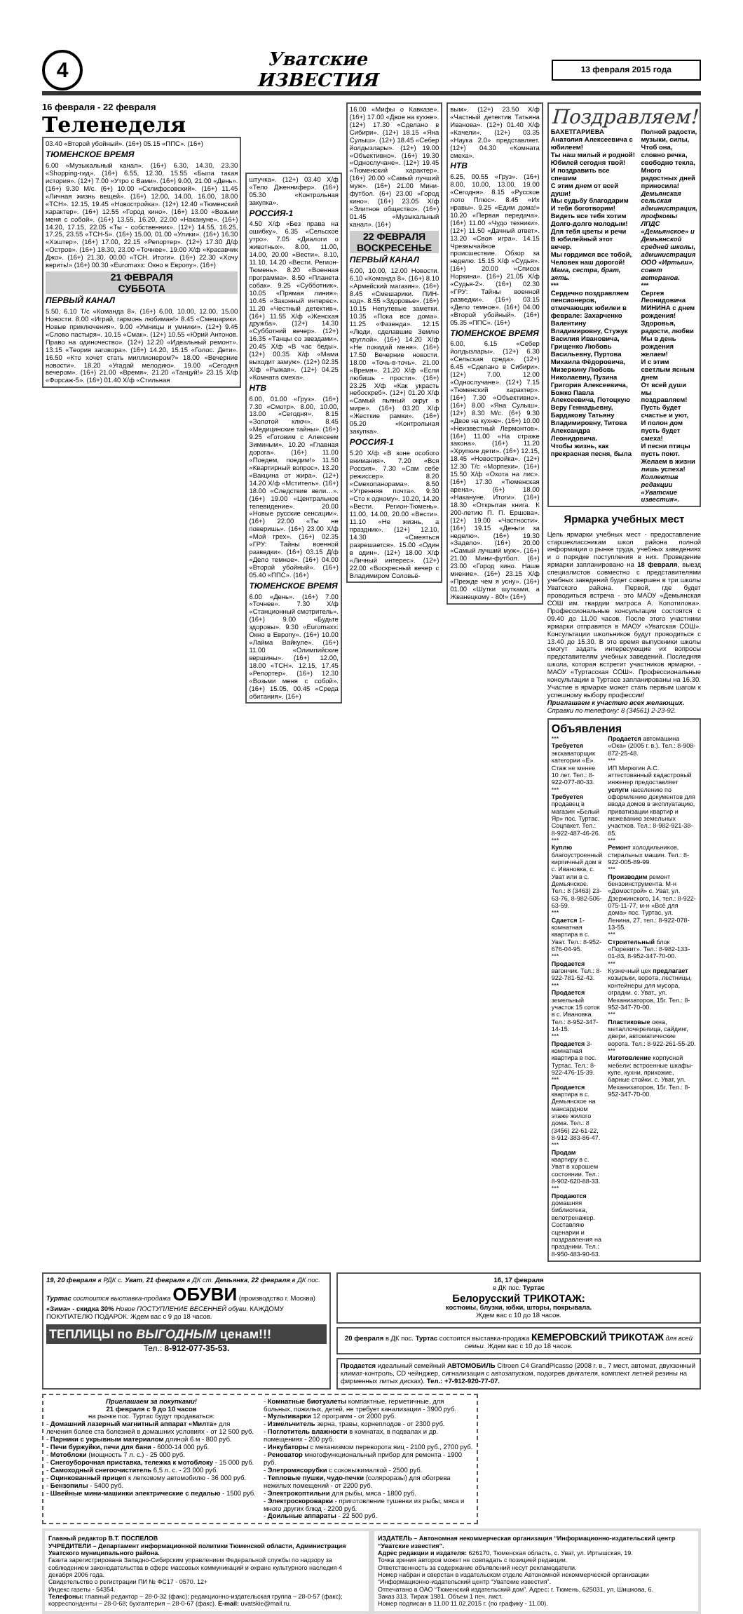4
Уватские
ИЗВЕСТИЯ
13 февраля 2015 года
16 февраля - 22 февраля
Теленеделя
03.40 «Второй убойный». (16+) 05.15 «ППС». (16+)
ТЮМЕНСКОЕ ВРЕМЯ
6.00 «Музыкальный канал». (16+) 6.30, 14.30, 23.30 «Shopping-гид». (16+) 6.55, 12.30, 15.55 «Была такая история». (12+) 7.00 «Утро с Вами». (16+) 9.00, 21.00 «День». (16+) 9.30 М/с. (6+) 10.00 «Склифосовский». (16+) 11.45 «Личная жизнь вещей». (16+) 12.00, 14.00, 16.00, 18.00 «ТСН». 12.15, 19.45 «Новостройка». (12+) 12.40 «Тюменский характер». (16+) 12.55 «Город кино». (16+) 13.00 «Возьми меня с собой». (16+) 13.55, 16.20, 22.00 «Накануне». (16+) 14.20, 17.15, 22.05 «Ты - собственник». (12+) 14.55, 16.25, 17.25, 23.55 «ТСН-5». (16+) 15.00, 01.00 «Улики». (16+) 16.30 «Хэштер». (16+) 17.00, 22.15 «Репортер». (12+) 17.30 Д/ф «Остров». (16+) 18.30, 23.00 «Точнее». 19.00 Х/ф «Красавчик Джо». (16+) 21.30, 00.00 «ТСН. Итоги». (16+) 22.30 «Хочу верить!» (16+) 00.30 «Euromaxx: Окно в Европу». (16+)
21 ФЕВРАЛЯ
СУББОТА
ПЕРВЫЙ КАНАЛ
5.50, 6.10 Т/с «Команда 8». (16+) 6.00, 10.00, 12.00, 15.00 Новости. 8.00 «Играй, гармонь любимая!» 8.45 «Смешарики. Новые приключения». 9.00 «Умницы и умники». (12+) 9.45 «Слово пастыря». 10.15 «Смак». (12+) 10.55 «Юрий Антонов. Право на одиночество». (12+) 12.20 «Идеальный ремонт». 13.15 «Теория заговора». (16+) 14.20, 15.15 «Голос. Дети». 16.50 «Кто хочет стать миллионером?» 18.00 «Вечерние новости». 18.20 «Угадай мелодию». 19.00 «Сегодня вечером». (16+) 21.00 «Время». 21.20 «Танцуй!» 23.15 Х/ф «Форсаж-5». (16+) 01.40 Х/ф «Стильная
штучка». (12+) 03.40 Х/ф «Тело Дженнифер». (16+) 05.30 «Контрольная закупка».
РОССИЯ-1
4.50 Х/ф «Без права на ошибку». 6.35 «Сельское утро». 7.05 «Диалоги о животных». 8.00, 11.00, 14.00, 20.00 «Вести». 8.10, 11.10, 14.20 «Вести. Регион-Тюмень». 8.20 «Военная программа». 8.50 «Планета собак». 9.25 «Субботник». 10.05 «Прямая линия». 10.45 «Законный интерес». 11.20 «Честный детектив». (16+) 11.55 Х/ф «Женская дружба». (12+) 14.30 «Субботний вечер». (12+) 16.35 «Танцы со звездами». 20.45 Х/ф «В час беды». (12+) 00.35 Х/ф «Мама выходит замуж». (12+) 02.35 Х/ф «Рыжая». (12+) 04.25 «Комната смеха».
НТВ
6.00, 01.00 «Груз». (16+) 7.30 «Смотр». 8.00, 10.00, 13.00 «Сегодня». 8.15 «Золотой ключ». 8.45 «Медицинские тайны». (16+) 9.25 «Готовим с Алексеем Зиминым». 10.20 «Главная дорога». (16+) 11.00 «Поедем, поедим!» 11.50 «Квартирный вопрос». 13.20 «Вакцина от жира». (12+) 14.20 Х/ф «Мститель». (16+) 18.00 «Следствие вели…». (16+) 19.00 «Центральное телевидение». 20.00 «Новые русские сенсации». (16+) 22.00 «Ты не поверишь». (16+) 23.00 Х/ф «Мой грех». (16+) 02.35 «ГРУ: Тайны военной разведки». (16+) 03.15 Д/ф «Дело темное». (16+) 04.00 «Второй убойный». (16+) 05.40 «ППС». (16+)
ТЮМЕНСКОЕ ВРЕМЯ
6.00 «День». (16+) 7.00 «Точнее». 7.30 Х/ф «Станционный смотритель». (16+) 9.00 «Будьте здоровы». 9.30 «Euromaxx: Окно в Европу». (16+) 10.00 «Лайма Вайкуле». (16+) 11.00 «Олимпийские вершины». (16+) 12.00, 18.00 «ТСН». 12.15, 17.45 «Репортер». (16+) 12.30 «Возьми меня с собой». (16+) 15.05, 00.45 «Среда обитания». (16+)
16.00 «Мифы о Кавказе». (16+) 17.00 «Двое на кухне». (12+) 17.30 «Сделано в Сибири». (12+) 18.15 «Яна Сулыш». (12+) 18.45 «Себер йолдызлары». (12+) 19.00 «Объективно». (16+) 19.30 «Однослучане». (12+) 19.45 «Тюменский характер». (16+) 20.00 «Самый лучший муж». (16+) 21.00 Мини-футбол. (6+) 23.00 «Город кино». (16+) 23.05 Х/ф «Элитное общество». (16+) 01.45 «Музыкальный канал». (16+)
22 ФЕВРАЛЯ
ВОСКРЕСЕНЬЕ
ПЕРВЫЙ КАНАЛ
6.00, 10.00, 12.00 Новости. 6.10 «Команда 8». (16+) 8.10 «Армейский магазин». (16+) 8.45 «Смешарики. ПИН-код». 8.55 «Здоровье». (16+) 10.15 Непутевые заметки. 10.35 «Пока все дома». 11.25 «Фазенда». 12.15 «Люди, сделавшие Землю круглой». (16+) 14.20 Х/ф «Не покидай меня». (16+) 17.50 Вечерние новости. 18.00 «Точь-в-точь». 21.00 «Время». 21.20 Х/ф «Если любишь - прости». (16+) 23.25 Х/ф «Как украсть небоскреб». (12+) 01.20 Х/ф «Самый пьяный округ в мире». (16+) 03.20 Х/ф «Жесткие рамки». (16+) 05.20 «Контрольная закупка».
РОССИЯ-1
5.20 Х/ф «В зоне особого внимания». 7.20 «Вся Россия». 7.30 «Сам себе режиссер». 8.20 «Смехопанорама». 8.50 «Утренняя почта». 9.30 «Сто к одному». 10.20, 14.20 «Вести. Регион-Тюмень». 11.00, 14.00, 20.00 «Вести». 11.10 «Не жизнь, а праздник». (12+) 12.10, 14.30 «Смеяться разрешается». 15.00 «Один в один». (12+) 18.00 Х/ф «Личный интерес». (12+) 22.00 «Воскресный вечер с Владимиром Соловьё-
вым». (12+) 23.50 Х/ф «Частный детектив Татьяна Иванова». (12+) 01.40 Х/ф «Качели». (12+) 03.35 «Наука 2.0» представляет. (12+) 04.30 «Комната смеха».
НТВ
6.25, 00.55 «Груз». (16+) 8.00, 10.00, 13.00, 19.00 «Сегодня». 8.15 «Русское лото Плюс». 8.45 «Их нравы». 9.25 «Едим дома!» 10.20 «Первая передача». (16+) 11.00 «Чудо техники». (12+) 11.50 «Дачный ответ». 13.20 «Своя игра». 14.15 Чрезвычайное происшествие. Обзор за неделю. 15.15 Х/ф «Судья». (16+) 20.00 «Список Норкина». (16+) 21.05 Х/ф «Судья-2». (16+) 02.30 «ГРУ: Тайны военной разведки». (16+) 03.15 «Дело темное». (16+) 04.00 «Второй убойный». (16+) 05.35 «ППС». (16+)
ТЮМЕНСКОЕ ВРЕМЯ
6.00, 6.15 «Себер йолдызлары». (12+) 6.30 «Сельская среда». (12+) 6.45 «Сделано в Сибири». (12+) 7.00, 12.00 «Однослучане». (12+) 7.15 «Тюменский характер». (16+) 7.30 «Объективно». (16+) 8.00 «Яна Сулыш». (12+) 8.30 М/с. (6+) 9.30 «Двое на кухне». (16+) 10.00 «Неизвестный Лермонтов». (16+) 11.00 «На страже закона». (16+) 11.20 «Хрупкие дети». (16+) 12.15, 18.45 «Новостройка». (12+) 12.30 Т/с «Морпехи». (16+) 15.50 Х/ф «Охота на лис». (16+) 17.30 «Тюменская арена». (6+) 18.00 «Накануне. Итоги». (16+) 18.30 «Открытая книга. К 200-летию П. П. Ершова». (12+) 19.00 «Частности». (16+) 19.15 «Деньги за неделю». (16+) 19.30 «Заделo». (16+) 20.00 «Самый лучший муж». (16+) 21.00 Мини-футбол. (6+) 23.00 «Город кино. Наше мнение». (16+) 23.15 Х/ф «Прежде чем я усну». (16+) 01.00 «Шутки шутками, а Жванецкому - 80!» (16+)
Поздравляем!
БАХЕТГАРИЕВА Анатолия Алексеевича с юбилеем!
Ты наш милый и родной!
Юбилей сегодня твой!
И поздравить все спешим
С этим днем от всей души!
Мы судьбу благодарим
И тебя боготворим!
Видеть все тебя хотим
Долго-долго молодым!
Для тебя цветы и речи
В юбилейный этот вечер.
Мы гордимся все тобой,
Человек наш дорогой!
Мама, сестра, брат, зять.
***
Сердечно поздравляем пенсионеров, отмечающих юбилеи в феврале: Захарченко Валентину Владимировну, Стужук Василия Ивановича, Грищенко Любовь Васильевну, Пуртова Михаила Фёдоровича, Мизеркину Любовь Николаевну, Пузина Григория Алексеевича, Божко Павла Алексеевича, Потоцкую Веру Геннадьевну, Бардакову Татьяну Владимировну, Титова Александра Леонидовича.
Чтобы жизнь, как прекрасная песня, была
Полной радости, музыки, силы,
Чтоб она, словно речка, свободно текла,
Много радостных дней приносила!
Демьянская сельская администрация, профкомы ЛПДС «Демьянское» и Демьянской средней школы, администрация ООО «Иртыш», совет ветеранов.
***
Сергея Леонидовича МИНИНА с днем рождения!
Здоровья, радости, любви
Мы в день рождения желаем!
И с этим светлым ясным днем
От всей души мы поздравляем!
Пусть будет счастье и уют,
И полон дом пусть будет смеха!
И песни птицы пусть поют.
Желаем в жизни лишь успеха!
Коллектив редакции «Уватские известия».
Ярмарка учебных мест
Цель ярмарки учебных мест - предоставление старшеклассникам школ района полной информации о рынке труда, учебных заведениях и о порядке поступления в них. Проведение ярмарки запланировано на 18 февраля, выезд специалистов совместно с представителями учебных заведений будет совершен в три школы Уватского района. Первой, где будет проводиться встреча - это МАОУ «Демьянская СОШ им. гвардии матроса А. Копотилова». Профессиональные консультации состоятся с 09.40 до 11.00 часов. После этого участники ярмарки отправятся в МАОУ «Уватская СОШ». Консультации школьников будут проводиться с 13.40 до 15.30. В это время выпускники школы смогут задать интересующие их вопросы представителям учебных заведений. Последняя школа, которая встретит участников ярмарки, - МАОУ «Туртасская СОШ». Профессиональные консультации в Туртасе запланированы на 16.30. Участие в ярмарке может стать первым шагом к успешному выбору профессии!
Приглашаем к участию всех желающих.
Справки по телефону: 8 (34561) 2-23-92.
Объявления
***
Требуется экскаваторщик категории «Е». Стаж не менее 10 лет. Тел.: 8-922-077-80-33.
***
Требуется продавец в магазин «Белый Яр» пос. Туртас. Соцпакет. Тел.: 8-922-487-46-26.
***
Куплю благоустроенный кирпичный дом в с. Ивановка, с. Уват или в с. Демьянское. Тел.: 8 (3463) 23-63-76, 8-982-506-63-59.
***
Сдается 1-комнатная квартира в с. Уват. Тел.: 8-952-676-04-95.
***
Продается вагончик. Тел.: 8-922-781-52-43.
***
Продается земельный участок 15 соток в с. Ивановка. Тел.: 8-952-347-14-15.
***
Продается 3-комнатная квартира в пос. Туртас. Тел.: 8-922-476-15-39.
***
Продается квартира в с. Демьянское на мансардном этаже жилого дома. Тел.: 8 (3456) 22-61-22, 8-912-383-86-47.
***
Продам квартиру в с. Уват в хорошем состоянии. Тел.: 8-902-620-88-33.
***
Продаются домашняя библиотека, велотренажер. Составляю сценарии и поздравления на праздники. Тел.: 8-950-483-90-63.
Продается автомашина «Ока» (2005 г. в.). Тел.: 8-908-872-25-48.
***
ИП Мирюгин А.С. аттестованный кадастровый инженер предоставляет услуги населению по оформлению документов для ввода домов в эксплуатацию, приватизации квартир и межеванию земельных участков. Тел.: 8-982-921-38-85.
***
Ремонт холодильников, стиральных машин. Тел.: 8-922-005-89-99.
***
Производим ремонт бензоинструмента. М-н «Домострой» с. Уват, ул. Дзержинского, 14, тел.: 8-922-075-11-77, м-н «Всё для дома» пос. Туртас, ул. Ленина, 27, тел.: 8-922-078-13-55.
***
Строительный блок «Поревит». Тел.: 8-982-133-01-83, 8-952-347-70-00.
***
Кузнечный цех предлагает козырьки, ворота, лестницы, контейнеры для мусора, оградки. с. Уват., ул. Механизаторов, 15г. Тел.: 8-952-347-70-00.
***
Пластиковые окна, металлочерепица, сайдинг, двери, автоматические ворота. Тел.: 8-922-261-55-20.
***
Изготовление корпусной мебели: встроенные шкафы-купе, кухни, прихожие, барные стойки. с. Уват, ул. Механизаторов, 15г. Тел.: 8-952-347-70-00.
19, 20 февраля в РДК с. Уват, 21 февраля в ДК ст. Демьянка, 22 февраля в ДК пос. Туртас состоится выставка-продажа ОБУВИ (производство г. Москва) «Зима» - скидка 30% Новое ПОСТУПЛЕНИЕ ВЕСЕННЕЙ обуви. КАЖДОМУ ПОКУПАТЕЛЮ ПОДАРОК. Ждем вас с 9 до 18 часов.
ТЕПЛИЦЫ по ВЫГОДНЫМ ценам!!!
Тел.: 8-912-077-35-53.
16, 17 февраля
в ДК пос. Туртас
Белорусский ТРИКОТАЖ:
костюмы, блузки, юбки, шторы, покрывала.
Ждем вас с 10 до 18 часов.
20 февраля в ДК пос. Туртас состоится выставка-продажа КЕМЕРОВСКИЙ ТРИКОТАЖ для всей семьи. Ждем вас с 10 до 18 часов.
Продается идеальный семейный АВТОМОБИЛЬ Citroen C4 GrandPicasso (2008 г. в., 7 мест, автомат, двухзонный климат-контроль, CD чейнджер, сигнализация с автозапуском, подогрев двигателя, комплект летней резины на фирменных литых дисках). Тел.: +7-912-920-77-07.
Приглашаем за покупками!
21 февраля с 9 до 10 часов
на рынке пос. Туртас будут продаваться:
- Домашний лазерный магнитный аппарат «Милта» для лечения более ста болезней в домашних условиях - от 12 500 руб.
- Парники с укрывным материалом длиной 6 м - 800 руб.
- Печи буржуйки, печи для бани - 6000-14 000 руб.
- Мотоблоки (мощность 7 л. с.) - 25 000 руб.
- Снегоуборочная приставка, тележка к мотоблоку - 15 000 руб.
- Самоходный снегоочиститель 6,5 л. с. - 23 000 руб.
- Оцинкованный прицеп к легковому автомобилю - 36 000 руб.
- Бензопилы - 5400 руб.
- Швейные мини-машинки электрические с педалью - 1500 руб.
- Комнатные биотуалеты компактные, герметичные, для больных, пожилых, детей, не требует канализации - 3900 руб.
- Мультиварки 12 программ - от 2000 руб.
- Измельчитель зерна, травы, корнеплодов - от 2300 руб.
- Поглотитель влажности в комнатах, в подвалах и др. помещениях - 200 руб.
- Инкубаторы с механизмом переворота яиц - 2100 руб., 2700 руб.
- Реноватор многофункциональный прибор для ремонта - 1900 руб.
- Элетромясорубки с соковыжималкой - 2500 руб.
- Тепловые пушки, чудо-печки (соляроразы) для обогрева нежилых помещений - от 2200 руб.
- Электрокоптильни для рыбы, мяса - 1800 руб.
- Электроскороварки - приготовление тушенки из рыбы, мяса и много других блюд - 2200 руб.
- Доильные аппараты - 22 500 руб.
Главный редактор В.Т. ПОСПЕЛОВ
УЧРЕДИТЕЛИ – Департамент информационной политики Тюменской области, Администрация Уватского муниципального района.
Газета зарегистрирована Западно-Сибирским управлением Федеральной службы по надзору за соблюдением законодательства в сфере массовых коммуникаций и охране культурного наследия 4 декабря 2006 года.
Свидетельство о регистрации ПИ № ФС17 - 0570. 12+
Индекс газеты - 54354.
Телефоны: главный редактор – 28-0-32 (факс); редакционно-издательская группа – 28-0-57 (факс); корреспонденты – 28-0-68; бухгалтерия – 28-0-67 (факс). E-mail: uvatskie@mail.ru.
ИЗДАТЕЛЬ – Автономная некоммерческая организация “Информационно-издательский центр “Уватские известия”.
Адрес редакции и издателя: 626170, Тюменская область, с. Уват, ул. Иртышская, 19.
Точка зрения авторов может не совпадать с позицией редакции.
Ответственность за содержание объявлений несут рекламодатели.
Номер набран и сверстан в издательском отделе Автономной некоммерческой организации “Информационно-издательский центр “Уватские известия”.
Отпечатано в ОАО “Тюменский издательский дом”. Адрес: г. Тюмень, 625031, ул. Шишкова, 6.
Заказ 313. Тираж 1981. Объем 1 печ. лист.
Номер подписан в 11.00 11.02.2015 г. (по графику - 11.00).